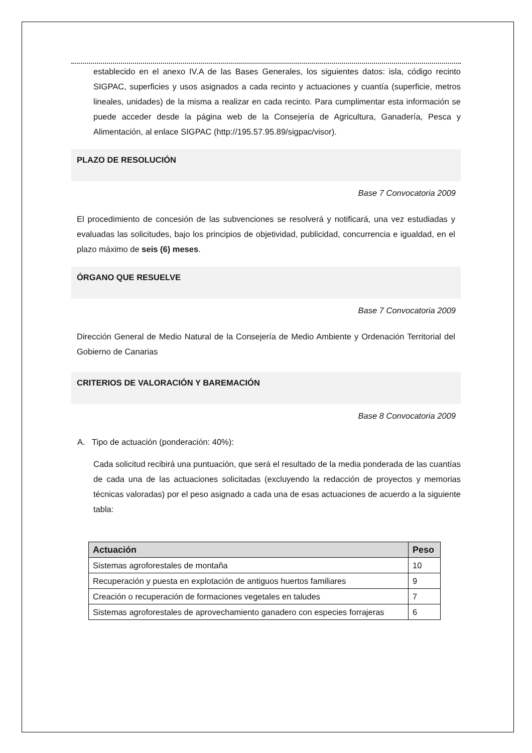establecido en el anexo IV.A de las Bases Generales, los siguientes datos: isla, código recinto SIGPAC, superficies y usos asignados a cada recinto y actuaciones y cuantía (superficie, metros lineales, unidades) de la misma a realizar en cada recinto. Para cumplimentar esta información se puede acceder desde la página web de la Consejería de Agricultura, Ganadería, Pesca y Alimentación, al enlace SIGPAC (http://195.57.95.89/sigpac/visor).
PLAZO DE RESOLUCIÓN
Base 7 Convocatoria 2009
El procedimiento de concesión de las subvenciones se resolverá y notificará, una vez estudiadas y evaluadas las solicitudes, bajo los principios de objetividad, publicidad, concurrencia e igualdad, en el plazo máximo de seis (6) meses.
ÓRGANO QUE RESUELVE
Base 7 Convocatoria 2009
Dirección General de Medio Natural de la Consejería de Medio Ambiente y Ordenación Territorial del Gobierno de Canarias
CRITERIOS DE VALORACIÓN Y BAREMACIÓN
Base 8 Convocatoria 2009
A. Tipo de actuación (ponderación: 40%):
Cada solicitud recibirá una puntuación, que será el resultado de la media ponderada de las cuantías de cada una de las actuaciones solicitadas (excluyendo la redacción de proyectos y memorias técnicas valoradas) por el peso asignado a cada una de esas actuaciones de acuerdo a la siguiente tabla:
| Actuación | Peso |
| --- | --- |
| Sistemas agroforestales de montaña | 10 |
| Recuperación y puesta en explotación de antiguos huertos familiares | 9 |
| Creación o recuperación de formaciones vegetales en taludes | 7 |
| Sistemas agroforestales de aprovechamiento ganadero con especies forrajeras | 6 |